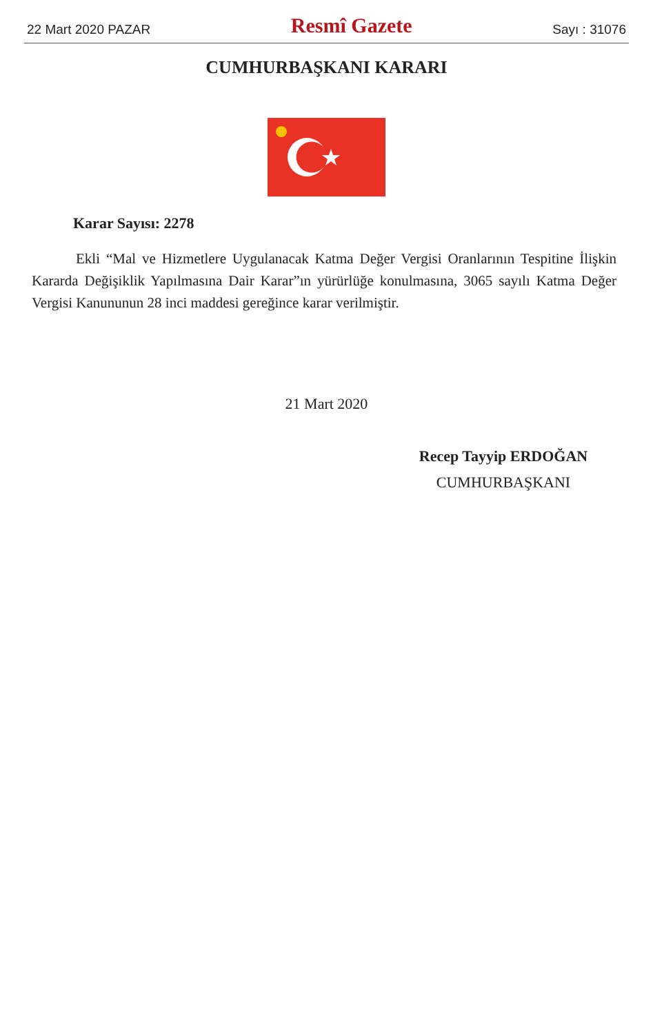22 Mart 2020 PAZAR Resmî Gazete Sayı : 31076
CUMHURBAŞKANI KARARI
Karar Sayısı: 2278
Ekli “Mal ve Hizmetlere Uygulanacak Katma Değer Vergisi Oranlarının Tespitine İlişkin Kararda Değişiklik Yapılmasına Dair Karar”ın yürürlüğe konulmasına, 3065 sayılı Katma Değer Vergisi Kanununun 28 inci maddesi gereğince karar verilmiştir.
21 Mart 2020
Recep Tayyip ERDOĞAN
CUMHURBAŞKANI